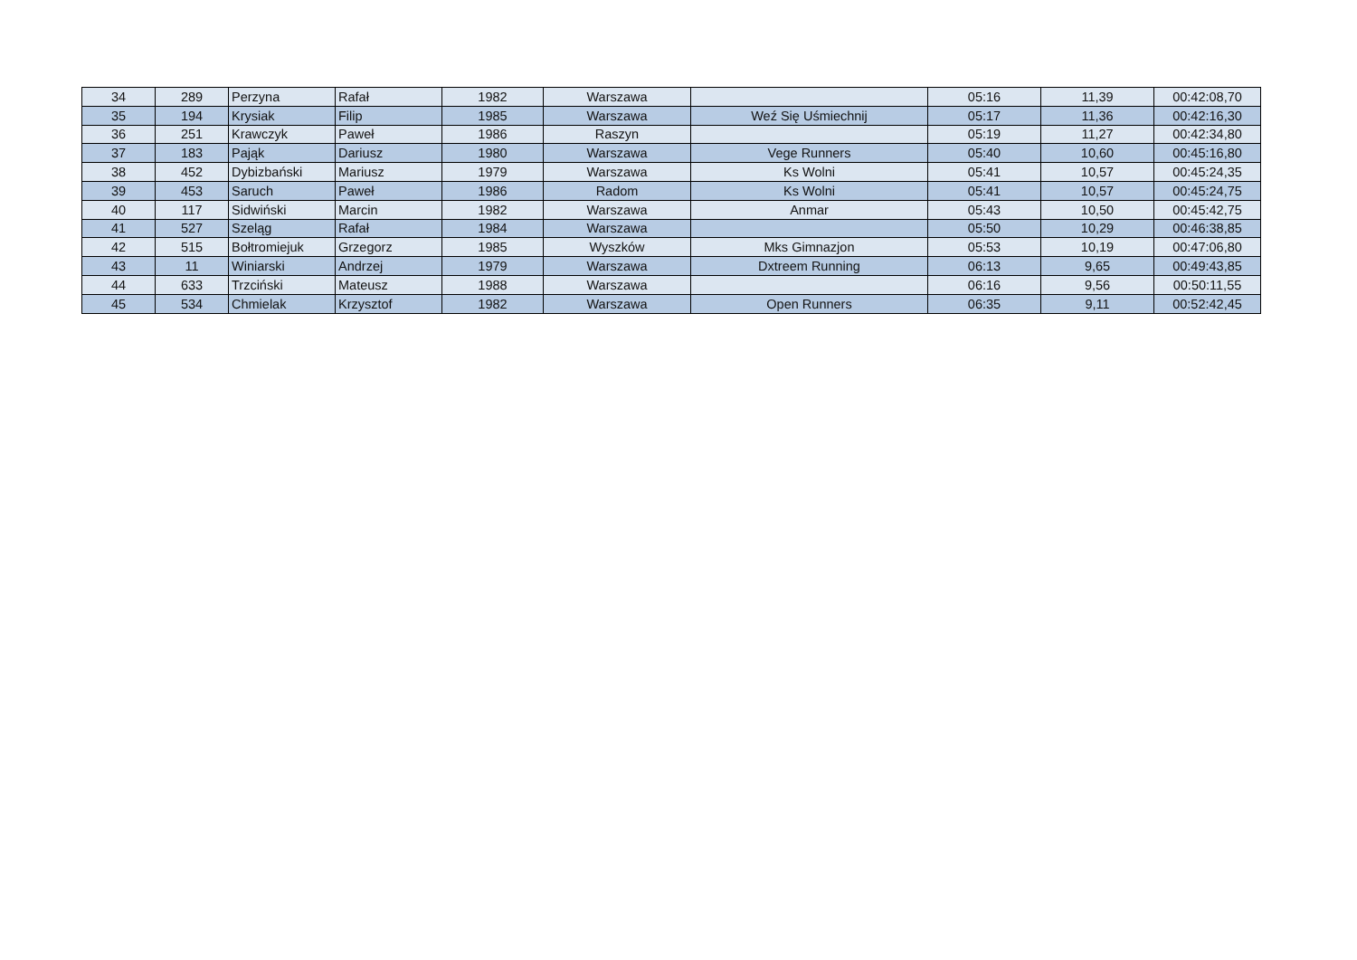| 34 | 289 | Perzyna | Rafał | 1982 | Warszawa | | 05:16 | 11,39 | 00:42:08,70 |
| 35 | 194 | Krysiak | Filip | 1985 | Warszawa | Weź Się Uśmiechnij | 05:17 | 11,36 | 00:42:16,30 |
| 36 | 251 | Krawczyk | Paweł | 1986 | Raszyn | | 05:19 | 11,27 | 00:42:34,80 |
| 37 | 183 | Pająk | Dariusz | 1980 | Warszawa | Vege Runners | 05:40 | 10,60 | 00:45:16,80 |
| 38 | 452 | Dybizbański | Mariusz | 1979 | Warszawa | Ks Wolni | 05:41 | 10,57 | 00:45:24,35 |
| 39 | 453 | Saruch | Paweł | 1986 | Radom | Ks Wolni | 05:41 | 10,57 | 00:45:24,75 |
| 40 | 117 | Sidwiński | Marcin | 1982 | Warszawa | Anmar | 05:43 | 10,50 | 00:45:42,75 |
| 41 | 527 | Szeląg | Rafał | 1984 | Warszawa | | 05:50 | 10,29 | 00:46:38,85 |
| 42 | 515 | Bołtromiejuk | Grzegorz | 1985 | Wyszków | Mks Gimnazjon | 05:53 | 10,19 | 00:47:06,80 |
| 43 | 11 | Winiarski | Andrzej | 1979 | Warszawa | Dxtreem Running | 06:13 | 9,65 | 00:49:43,85 |
| 44 | 633 | Trzciński | Mateusz | 1988 | Warszawa | | 06:16 | 9,56 | 00:50:11,55 |
| 45 | 534 | Chmielak | Krzysztof | 1982 | Warszawa | Open Runners | 06:35 | 9,11 | 00:52:42,45 |